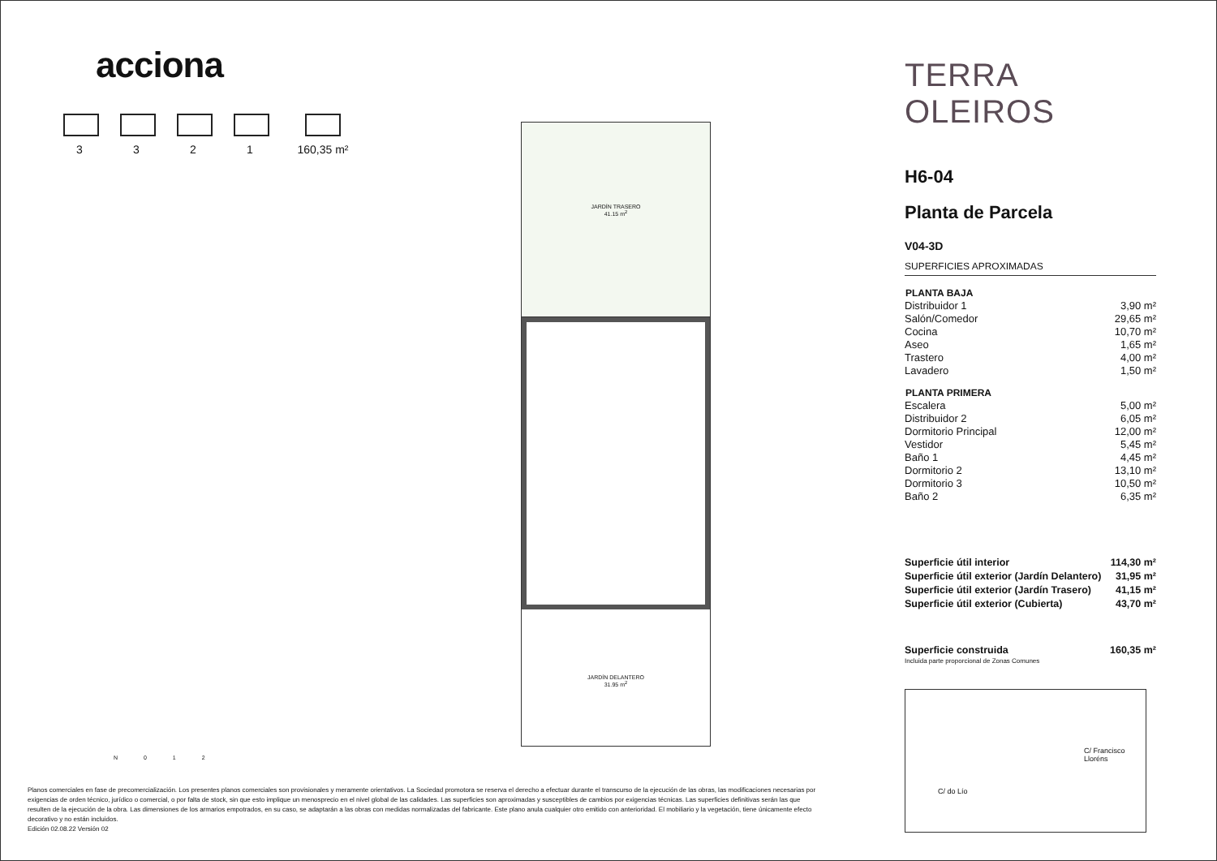acciona
3 3 2 1 160,35 m²
JARDÍN TRASERO
41.15 m<sup>2</sup>
JARDÍN DELANTERO
31.95 m<sup>2</sup>
N 0 1 2
TERRA OLEIROS
H6-04
Planta de Parcela
V04-3D
SUPERFICIES APROXIMADAS
| PLANTA BAJA | |
| --- | --- |
| Distribuidor 1 | 3,90 m² |
| Salón/Comedor | 29,65 m² |
| Cocina | 10,70 m² |
| Aseo | 1,65 m² |
| Trastero | 4,00 m² |
| Lavadero | 1,50 m² |
| PLANTA PRIMERA | |
| Escalera | 5,00 m² |
| Distribuidor 2 | 6,05 m² |
| Dormitorio Principal | 12,00 m² |
| Vestidor | 5,45 m² |
| Baño 1 | 4,45 m² |
| Dormitorio 2 | 13,10 m² |
| Dormitorio 3 | 10,50 m² |
| Baño 2 | 6,35 m² |
| Superficie útil interior | 114,30 m² |
| Superficie útil exterior (Jardín Delantero) | 31,95 m² |
| Superficie útil exterior (Jardín Trasero) | 41,15 m² |
| Superficie útil exterior (Cubierta) | 43,70 m² |
| Superficie construida | 160,35 m² |
Incluida parte proporcional de Zonas Comunes
C/ do Lío
C/ Francisco Lloréns
Planos comerciales en fase de precomercialización. Los presentes planos comerciales son provisionales y meramente orientativos. La Sociedad promotora se reserva el derecho a efectuar durante el transcurso de la ejecución de las obras, las modificaciones necesarias por exigencias de orden técnico, jurídico o comercial, o por falta de stock, sin que esto implique un menosprecio en el nivel global de las calidades. Las superficies son aproximadas y susceptibles de cambios por exigencias técnicas. Las superficies definitivas serán las que resulten de la ejecución de la obra. Las dimensiones de los armarios empotrados, en su caso, se adaptarán a las obras con medidas normalizadas del fabricante. Este plano anula cualquier otro emitido con anterioridad. El mobiliario y la vegetación, tiene únicamente efecto decorativo y no están incluidos.
Edición 02.08.22 Versión 02